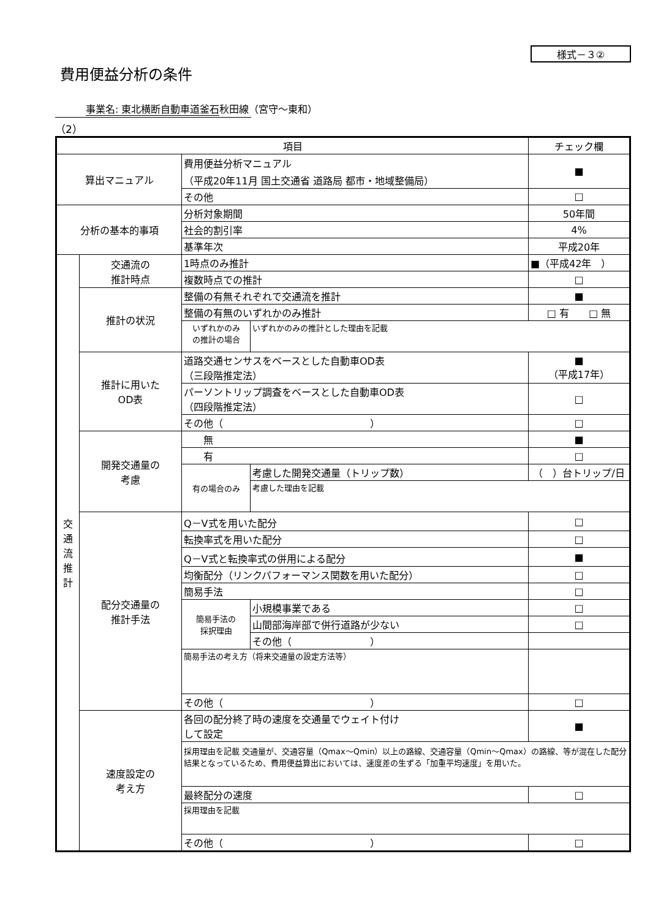様式－３②
費用便益分析の条件
事業名: 東北横断自動車道釜石秋田線（宮守～東和）
（2）
| 項目 | | | | チェック欄 |
| --- | --- | --- | --- | --- |
| 算出マニュアル | | 費用便益分析マニュアル （平成20年11月 国土交通省 道路局 都市・地域整備局） | | ■ |
| | | その他 | | □ |
| 分析の基本的事項 | | 分析対象期間 | | 50年間 |
| | | 社会的割引率 | | 4% |
| | | 基準年次 | | 平成20年 |
| 交 通 流 推 計 | 交通流の 推計時点 | 1時点のみ推計 | | ■（平成42年 ） |
| | | 複数時点での推計 | | □ |
| | 推計の状況 | 整備の有無それぞれで交通流を推計 | | ■ |
| | | 整備の有無のいずれかのみ推計 | | □ 有 □ 無 |
| | | いずれかのみ の推計の場合 | いずれかのみの推計とした理由を記載 | |
| | 推計に用いた OD表 | 道路交通センサスをベースとした自動車OD表 （三段階推定法） | | ■ （平成17年） |
| | | パーソントリップ調査をベースとした自動車OD表 （四段階推定法） | | □ |
| | | その他（ ） | | □ |
| | 開発交通量の 考慮 | 無 | | ■ |
| | | 有 | | □ |
| | | 有の場合のみ | 考慮した開発交通量（トリップ数） | （ ）台トリップ/日 |
| | | | 考慮した理由を記載 | |
| | 配分交通量の 推計手法 | Q－V式を用いた配分 | | □ |
| | | 転換率式を用いた配分 | | □ |
| | | Q－V式と転換率式の併用による配分 | | ■ |
| | | 均衡配分（リンクパフォーマンス関数を用いた配分） | | □ |
| | | 簡易手法 | | □ |
| | | 簡易手法の 採択理由 | 小規模事業である | □ |
| | | | 山間部海岸部で併行道路が少ない | □ |
| | | | その他（ ） | |
| | | 簡易手法の考え方（将来交通量の設定方法等） | | |
| | | その他（ ） | | □ |
| | 速度設定の 考え方 | 各回の配分終了時の速度を交通量でウェイト付け して設定 | | ■ |
| | | 採用理由を記載 交通量が、交通容量（Qmax～Qmin）以上の路線、交通容量（Qmin～Qmax）の路線、等が混在した配分結果となっているため、費用便益算出においては、速度差の生ずる「加重平均速度」を用いた。 | | |
| | | 最終配分の速度 | | □ |
| | | 採用理由を記載 | | |
| | | その他（ ） | | □ |